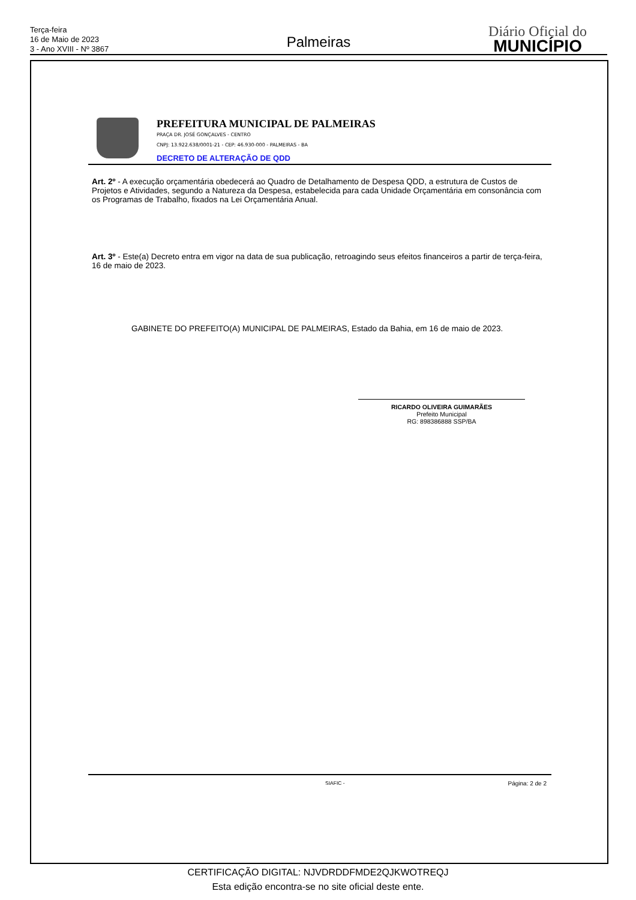Terça-feira
16 de Maio de 2023
3 - Ano XVIII - Nº 3867
Palmeiras
Diário Oficial do
MUNICÍPIO
PREFEITURA MUNICIPAL DE PALMEIRAS
PRAÇA DR. JOSÉ GONÇALVES - CENTRO
CNPJ: 13.922.638/0001-21 - CEP: 46.930-000 - PALMEIRAS - BA
DECRETO DE ALTERAÇÃO DE QDD
Art. 2º - A execução orçamentária obedecerá ao Quadro de Detalhamento de Despesa QDD, a estrutura de Custos de Projetos e Atividades, segundo a Natureza da Despesa, estabelecida para cada Unidade Orçamentária em consonância com os Programas de Trabalho, fixados na Lei Orçamentária Anual.
Art. 3º - Este(a) Decreto entra em vigor na data de sua publicação, retroagindo seus efeitos financeiros a partir de terça-feira, 16 de maio de 2023.
GABINETE DO PREFEITO(A) MUNICIPAL DE PALMEIRAS, Estado da Bahia, em 16 de maio de 2023.
RICARDO OLIVEIRA GUIMARÃES
Prefeito Municipal
RG: 898386888 SSP/BA
SIAFIC - Página: 2 de 2
CERTIFICAÇÃO DIGITAL: NJVDRDDFMDE2QJKWOTREQJ
Esta edição encontra-se no site oficial deste ente.